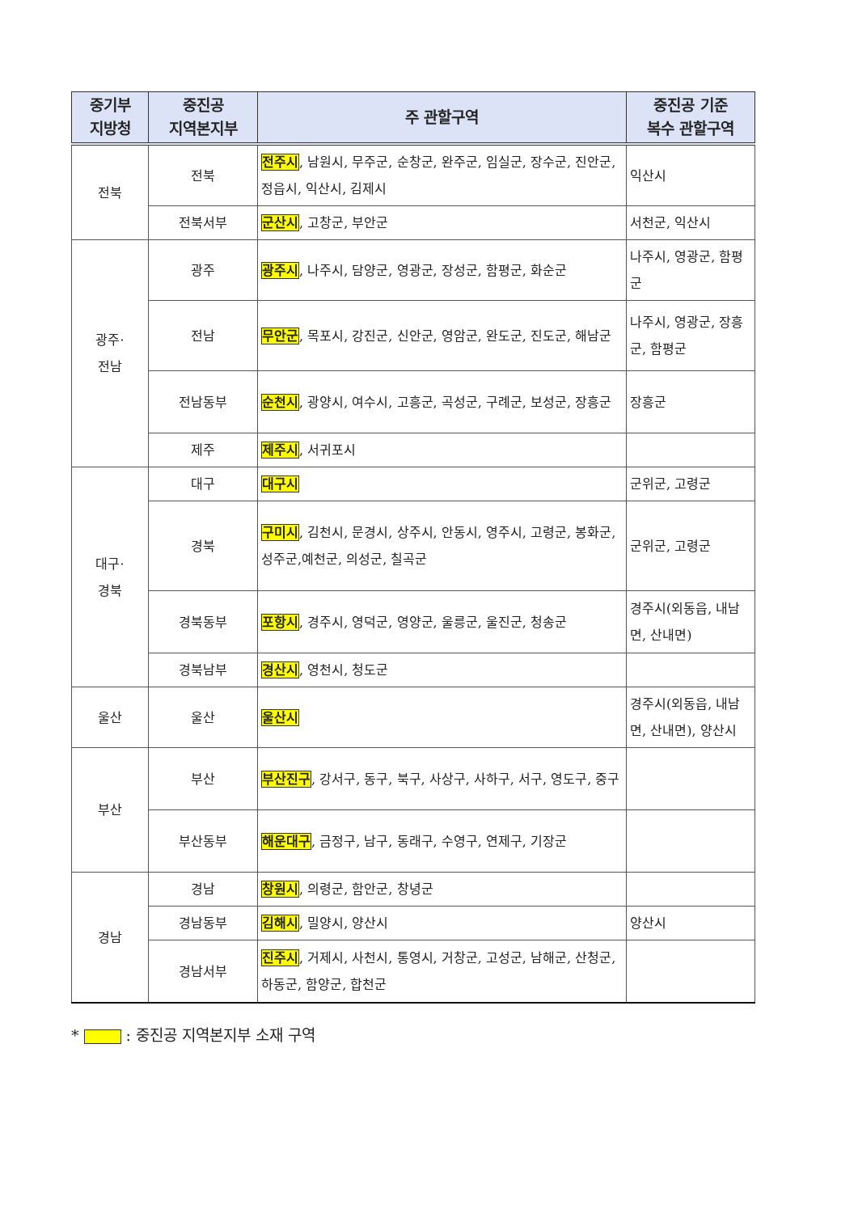| 중기부 지방청 | 중진공 지역본지부 | 주 관할구역 | 중진공 기준 복수 관할구역 |
| --- | --- | --- | --- |
| 전북 | 전북 | 전주시 , 남원시, 무주군, 순창군, 완주군, 임실군, 장수군, 진안군, 정읍시, 익산시, 김제시 | 익산시 |
| | 전북서부 | 군산시 , 고창군, 부안군 | 서천군, 익산시 |
| 광주· 전남 | 광주 | 광주시 , 나주시, 담양군, 영광군, 장성군, 함평군, 화순군 | 나주시, 영광군, 함평군 |
| | 전남 | 무안군 , 목포시, 강진군, 신안군, 영암군, 완도군, 진도군, 해남군 | 나주시, 영광군, 장흥군, 함평군 |
| | 전남동부 | 순천시 , 광양시, 여수시, 고흥군, 곡성군, 구례군, 보성군, 장흥군 | 장흥군 |
| | 제주 | 제주시 , 서귀포시 | |
| 대구· 경북 | 대구 | 대구시 | 군위군, 고령군 |
| | 경북 | 구미시 , 김천시, 문경시, 상주시, 안동시, 영주시, 고령군, 봉화군, 성주군,예천군, 의성군, 칠곡군 | 군위군, 고령군 |
| | 경북동부 | 포항시 , 경주시, 영덕군, 영양군, 울릉군, 울진군, 청송군 | 경주시(외동읍, 내남면, 산내면) |
| | 경북남부 | 경산시 , 영천시, 청도군 | |
| 울산 | 울산 | 울산시 | 경주시(외동읍, 내남면, 산내면), 양산시 |
| 부산 | 부산 | 부산진구 , 강서구, 동구, 북구, 사상구, 사하구, 서구, 영도구, 중구 | |
| | 부산동부 | 해운대구 , 금정구, 남구, 동래구, 수영구, 연제구, 기장군 | |
| 경남 | 경남 | 창원시 , 의령군, 함안군, 창녕군 | |
| | 경남동부 | 김해시 , 밀양시, 양산시 | 양산시 |
| | 경남서부 | 진주시 , 거제시, 사천시, 통영시, 거창군, 고성군, 남해군, 산청군, 하동군, 함양군, 합천군 | |
* : 중진공 지역본지부 소재 구역